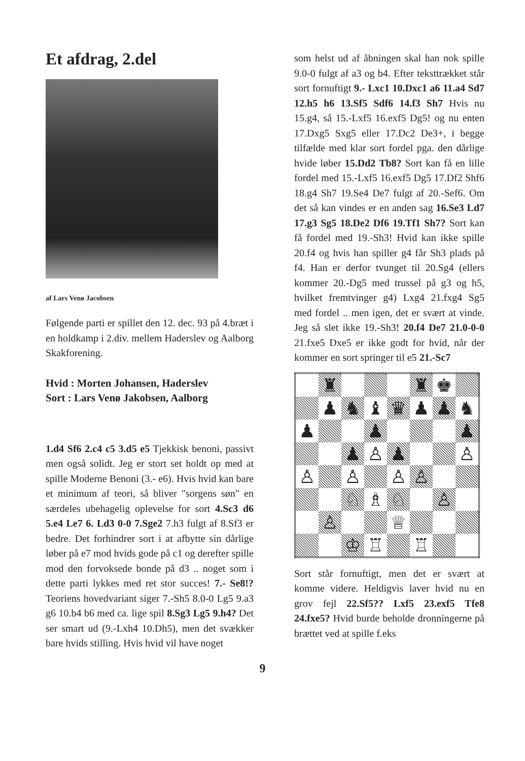Et afdrag, 2.del
af Lars Venø Jacobsen
Følgende parti er spillet den 12. dec. 93 på 4.bræt i en holdkamp i 2.div. mellem Haderslev og Aalborg Skakforening.
Hvid : Morten Johansen, Haderslev
Sort : Lars Venø Jakobsen, Aalborg
1.d4 Sf6 2.c4 c5 3.d5 e5 Tjekkisk benoni, passivt men også solidt. Jeg er stort set holdt op med at spille Moderne Benoni (3.- e6). Hvis hvid kan bare et minimum af teori, så bliver "sorgens søn" en særdeles ubehagelig oplevelse for sort 4.Sc3 d6 5.e4 Le7 6. Ld3 0-0 7.Sge2 7.h3 fulgt af 8.Sf3 er bedre. Det forhindrer sort i at afbytte sin dårlige løber på e7 mod hvids gode på c1 og derefter spille mod den forvoksede bonde på d3 .. noget som i dette parti lykkes med ret stor succes! 7.- Se8!? Teoriens hovedvariant siger 7.-Sh5 8.0-0 Lg5 9.a3 g6 10.b4 b6 med ca. lige spil 8.Sg3 Lg5 9.h4? Det ser smart ud (9.-Lxh4 10.Dh5), men det svækker bare hvids stilling. Hvis hvid vil have noget
som helst ud af åbningen skal han nok spille 9.0-0 fulgt af a3 og b4. Efter teksttrækket står sort fornuftigt 9.- Lxc1 10.Dxc1 a6 11.a4 Sd7 12.h5 h6 13.Sf5 Sdf6 14.f3 Sh7 Hvis nu 15.g4, så 15.-Lxf5 16.exf5 Dg5! og nu enten 17.Dxg5 Sxg5 eller 17.Dc2 De3+, i begge tilfælde med klar sort fordel pga. den dårlige hvide løber 15.Dd2 Tb8? Sort kan få en lille fordel med 15.-Lxf5 16.exf5 Dg5 17.Df2 Shf6 18.g4 Sh7 19.Se4 De7 fulgt af 20.-Sef6. Om det så kan vindes er en anden sag 16.Se3 Ld7 17.g3 Sg5 18.De2 Df6 19.Tf1 Sh7? Sort kan få fordel med 19.-Sh3! Hvid kan ikke spille 20.f4 og hvis han spiller g4 får Sh3 plads på f4. Han er derfor tvunget til 20.Sg4 (ellers kommer 20.-Dg5 med trussel på g3 og h5, hvilket fremtvinger g4) Lxg4 21.fxg4 Sg5 med fordel .. men igen, det er svært at vinde. Jeg så slet ikke 19.-Sh3! 20.f4 De7 21.0-0-0 21.fxe5 Dxe5 er ikke godt for hvid, når der kommer en sort springer til e5 21.-Sc7
| | ♜ | | | | ♜ | ♚ | |
| | ♟ | ♞ | ♝ | ♛ | ♟ | ♟ | ♞ |
| ♟ | | | ♟ | | | | ♟ |
| | | ♟ | ♙ | ♟ | | | ♙ |
| ♙ | | ♙ | | ♙ | ♙ | | |
| | | ♘ | ♗ | ♘ | | ♙ | |
| | ♙ | | | ♕ | | | |
| | | ♔ | ♖ | | ♖ | | |
Sort står fornuftigt, men det er svært at komme videre. Heldigvis laver hvid nu en grov fejl 22.Sf5?? Lxf5 23.exf5 Tfe8 24.fxe5? Hvid burde beholde dronningerne på brættet ved at spille f.eks
9